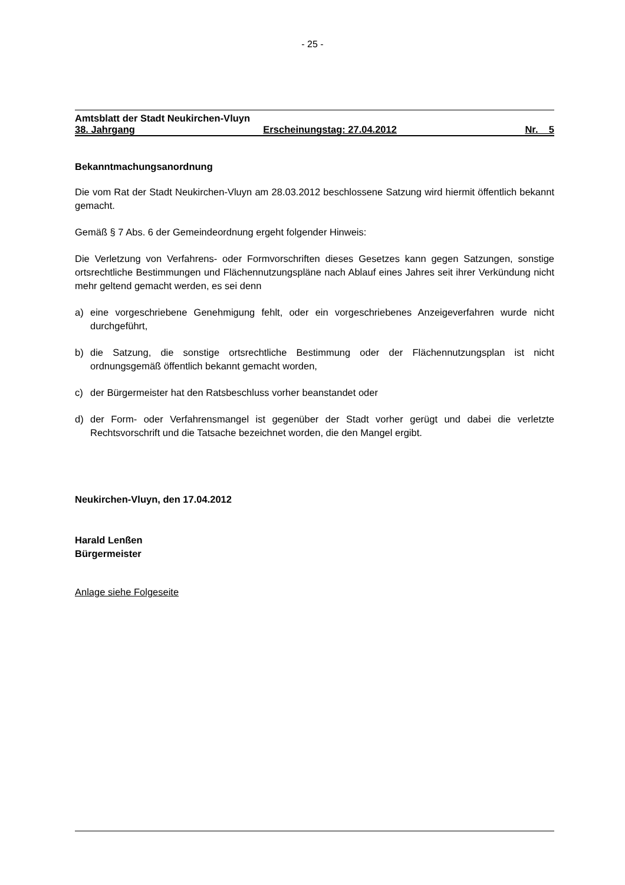- 25 -
Amtsblatt der Stadt Neukirchen-Vluyn
38. Jahrgang Erscheinungstag: 27.04.2012 Nr. 5
Bekanntmachungsanordnung
Die vom Rat der Stadt Neukirchen-Vluyn am 28.03.2012 beschlossene Satzung wird hiermit öffentlich bekannt gemacht.
Gemäß § 7 Abs. 6 der Gemeindeordnung ergeht folgender Hinweis:
Die Verletzung von Verfahrens- oder Formvorschriften dieses Gesetzes kann gegen Satzungen, sonstige ortsrechtliche Bestimmungen und Flächennutzungspläne nach Ablauf eines Jahres seit ihrer Verkündung nicht mehr geltend gemacht werden, es sei denn
a) eine vorgeschriebene Genehmigung fehlt, oder ein vorgeschriebenes Anzeigeverfahren wurde nicht durchgeführt,
b) die Satzung, die sonstige ortsrechtliche Bestimmung oder der Flächennutzungsplan ist nicht ordnungsgemäß öffentlich bekannt gemacht worden,
c) der Bürgermeister hat den Ratsbeschluss vorher beanstandet oder
d) der Form- oder Verfahrensmangel ist gegenüber der Stadt vorher gerügt und dabei die verletzte Rechtsvorschrift und die Tatsache bezeichnet worden, die den Mangel ergibt.
Neukirchen-Vluyn, den 17.04.2012
Harald Lenßen
Bürgermeister
Anlage siehe Folgeseite